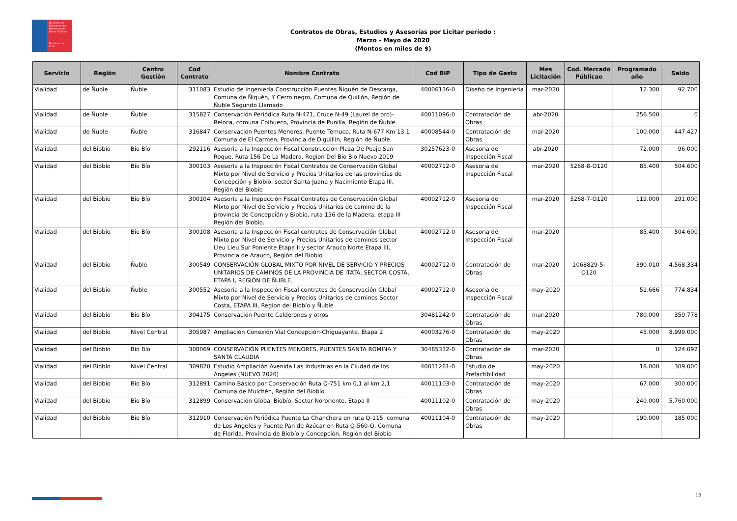Dirección de Planeamiento
Ministerio de Obras Públicas
Gobierno de Chile
Contratos de Obras, Estudios y Asesorías por Licitar período :
Marzo - Mayo de 2020
(Montos en miles de $)
| Servicio | Región | Centro Gestión | Cod Contrato | Nombre Contrato | Cod BIP | Tipo de Gasto | Mes Licitación | Cod. Mercado Públicao | Programado año | Saldo |
| --- | --- | --- | --- | --- | --- | --- | --- | --- | --- | --- |
| Vialidad | de Ñuble | Ñuble | 311083 | Estudio de Ingeniería Construcción Puentes Ñiquén de Descarga, Comuna de Ñiquén, Y Cerro negro, Comuna de Quillón, Región de Ñuble Segundo Llamado | 40006136-0 | Diseño de Ingenieria | mar-2020 | | 12.300 | 92.700 |
| Vialidad | de Ñuble | Ñuble | 315827 | Conservación Periódica Ruta N-471, Cruce N-49 (Laurel de oro)- Reloca, comuna Coihueco, Provincia de Punilla, Región de Ñuble. | 40011096-0 | Contratación de Obras | abr-2020 | | 256.500 | 0 |
| Vialidad | de Ñuble | Ñuble | 316847 | Conservación Puentes Menores, Puente Temuco, Ruta N-677 Km 13,1 Comuna de El Carmen, Provincia de Diguillín, Región de Ñuble. | 40008544-0 | Contratación de Obras | mar-2020 | | 100.000 | 447.427 |
| Vialidad | del Biobío | Bio Bío | 292116 | Asesoria a la Inspección Fiscal Construccion Plaza De Peaje San Roque, Ruta 156 De La Madera, Region Del Bio Bio Nuevo 2019 | 30257623-0 | Asesoria de Inspección Fiscal | abr-2020 | | 72.000 | 96.000 |
| Vialidad | del Biobío | Bio Bío | 300103 | Asesoría a la Inspección Fiscal Contratos de Conservación Global Mixto por Nivel de Servicio y Precios Unitarios de las provincias de Concepción y Biobío, sector Santa Juana y Nacimiento Etapa III, Región del Biobío | 40002712-0 | Asesoria de Inspección Fiscal | mar-2020 | 5268-8-O120 | 85.400 | 504.600 |
| Vialidad | del Biobío | Bio Bío | 300104 | Asesoría a la Inspección Fiscal Contratos de Conservación Global Mixto por Nivel de Servicio y Precios Unitarios de camino de la provincia de Concepción y Biobío, ruta 156 de la Madera, etapa III Región del Biobío. | 40002712-0 | Asesoria de Inspección Fiscal | mar-2020 | 5268-7-O120 | 119.000 | 291.000 |
| Vialidad | del Biobío | Bio Bío | 300108 | Asesoría a la Inspección Fiscal contratos de Conservación Global Mixto por Nivel de Servicio y Precios Unitarios de caminos sector Lleu Lleu Sur Poniente Etapa II y sector Arauco Norte Etapa III, Provincia de Arauco, Región del Biobío | 40002712-0 | Asesoria de Inspección Fiscal | mar-2020 | | 85.400 | 504.600 |
| Vialidad | del Biobío | Ñuble | 300549 | CONSERVACIÓN GLOBAL MIXTO POR NIVEL DE SERVICIO Y PRECIOS UNITARIOS DE CAMINOS DE LA PROVINCIA DE ITATA, SECTOR COSTA, ETAPA I, REGIÓN DE ÑUBLE. | 40002712-0 | Contratación de Obras | mar-2020 | 1068829-5-O120 | 390.010 | 4.568.334 |
| Vialidad | del Biobío | Ñuble | 300552 | Asesoría a la Inspección Fiscal contratos de Conservación Global Mixto por Nivel de Servicio y Precios Unitarios de caminos Sector Costa, ETAPA III, Region del Biobío y Ñuble | 40002712-0 | Asesoria de Inspección Fiscal | may-2020 | | 51.666 | 774.834 |
| Vialidad | del Biobío | Bio Bío | 304175 | Conservación Puente Calderones y otros | 30481242-0 | Contratación de Obras | mar-2020 | | 780.000 | 359.778 |
| Vialidad | del Biobío | Nivel Central | 305987 | Ampliación Conexión Vial Concepción-Chiguayante, Etapa 2 | 40003276-0 | Contratación de Obras | may-2020 | | 45.000 | 8.999.000 |
| Vialidad | del Biobío | Bio Bío | 308069 | CONSERVACIÓN PUENTES MENORES, PUENTES SANTA ROMINA Y SANTA CLAUDIA | 30485332-0 | Contratación de Obras | mar-2020 | | 0 | 124.092 |
| Vialidad | del Biobío | Nivel Central | 309820 | Estudio Ampliación Avenida Las Industrias en la Ciudad de los Angeles (NUEVO 2020) | 40011261-0 | Estudio de Prefactibilidad | may-2020 | | 18.000 | 309.000 |
| Vialidad | del Biobío | Bio Bío | 312891 | Camino Básico por Conservación Ruta Q-751 km 0,1 al km 2,1 Comuna de Mulchén, Región del Biobío. | 40011103-0 | Contratación de Obras | may-2020 | | 67.000 | 300.000 |
| Vialidad | del Biobío | Bio Bío | 312899 | Conservación Global Biobío, Sector Nororiente, Etapa II | 40011102-0 | Contratación de Obras | may-2020 | | 240.000 | 5.760.000 |
| Vialidad | del Biobío | Bio Bío | 312910 | Conservación Periódica Puente La Chanchera en ruta Q-115, comuna de Los Angeles y Puente Pan de Azúcar en Ruta Q-560-O, Comuna de Florida, Provincia de Biobío y Concepción, Región del Biobío | 40011104-0 | Contratación de Obras | may-2020 | | 190.000 | 185.000 |
15